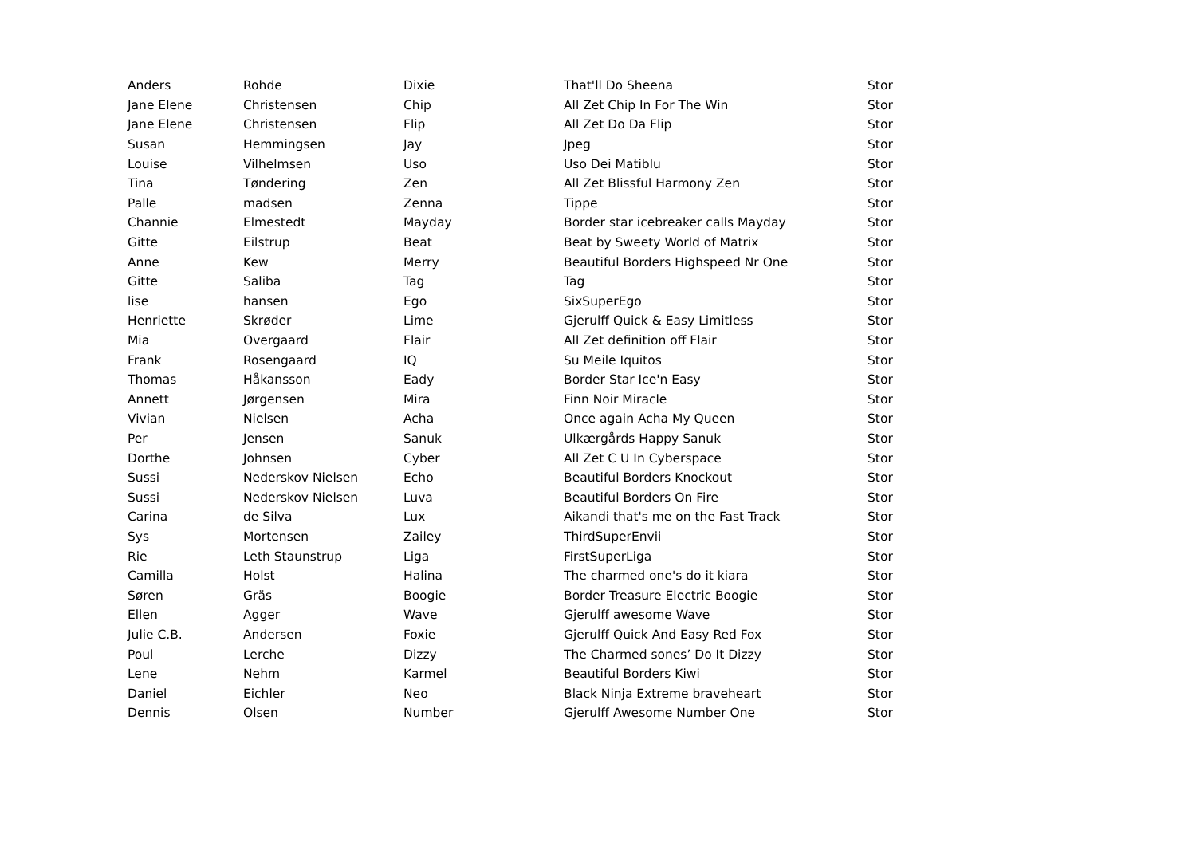| Anders | Rohde | Dixie | That'll Do Sheena | Stor |
| Jane Elene | Christensen | Chip | All Zet Chip In For The Win | Stor |
| Jane Elene | Christensen | Flip | All Zet Do Da Flip | Stor |
| Susan | Hemmingsen | Jay | Jpeg | Stor |
| Louise | Vilhelmsen | Uso | Uso Dei Matiblu | Stor |
| Tina | Tøndering | Zen | All Zet Blissful Harmony Zen | Stor |
| Palle | madsen | Zenna | Tippe | Stor |
| Channie | Elmestedt | Mayday | Border star icebreaker calls Mayday | Stor |
| Gitte | Eilstrup | Beat | Beat by Sweety World of Matrix | Stor |
| Anne | Kew | Merry | Beautiful Borders Highspeed Nr One | Stor |
| Gitte | Saliba | Tag | Tag | Stor |
| lise | hansen | Ego | SixSuperEgo | Stor |
| Henriette | Skrøder | Lime | Gjerulff Quick & Easy Limitless | Stor |
| Mia | Overgaard | Flair | All Zet definition off Flair | Stor |
| Frank | Rosengaard | IQ | Su Meile Iquitos | Stor |
| Thomas | Håkansson | Eady | Border Star Ice'n Easy | Stor |
| Annett | Jørgensen | Mira | Finn Noir Miracle | Stor |
| Vivian | Nielsen | Acha | Once again Acha My Queen | Stor |
| Per | Jensen | Sanuk | Ulkærgårds Happy Sanuk | Stor |
| Dorthe | Johnsen | Cyber | All Zet C U In Cyberspace | Stor |
| Sussi | Nederskov Nielsen | Echo | Beautiful Borders Knockout | Stor |
| Sussi | Nederskov Nielsen | Luva | Beautiful Borders On Fire | Stor |
| Carina | de Silva | Lux | Aikandi that's me on the Fast Track | Stor |
| Sys | Mortensen | Zailey | ThirdSuperEnvii | Stor |
| Rie | Leth Staunstrup | Liga | FirstSuperLiga | Stor |
| Camilla | Holst | Halina | The charmed one's do it kiara | Stor |
| Søren | Gräs | Boogie | Border Treasure Electric Boogie | Stor |
| Ellen | Agger | Wave | Gjerulff awesome Wave | Stor |
| Julie C.B. | Andersen | Foxie | Gjerulff Quick And Easy Red Fox | Stor |
| Poul | Lerche | Dizzy | The Charmed sones’ Do It Dizzy | Stor |
| Lene | Nehm | Karmel | Beautiful Borders Kiwi | Stor |
| Daniel | Eichler | Neo | Black Ninja Extreme braveheart | Stor |
| Dennis | Olsen | Number | Gjerulff Awesome Number One | Stor |